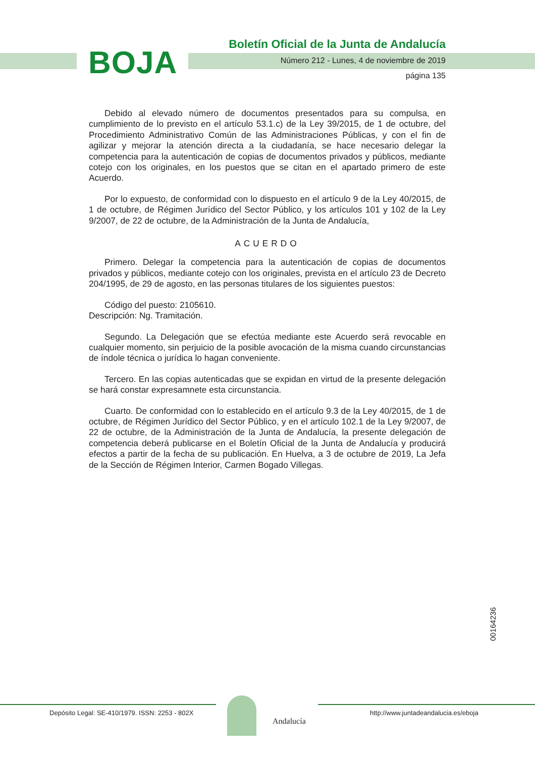BOJA
Boletín Oficial de la Junta de Andalucía
Número 212 - Lunes, 4 de noviembre de 2019
página 135
Debido al elevado número de documentos presentados para su compulsa, en cumplimiento de lo previsto en el artículo 53.1.c) de la Ley 39/2015, de 1 de octubre, del Procedimiento Administrativo Común de las Administraciones Públicas, y con el fin de agilizar y mejorar la atención directa a la ciudadanía, se hace necesario delegar la competencia para la autenticación de copias de documentos privados y públicos, mediante cotejo con los originales, en los puestos que se citan en el apartado primero de este Acuerdo.
Por lo expuesto, de conformidad con lo dispuesto en el artículo 9 de la Ley 40/2015, de 1 de octubre, de Régimen Jurídico del Sector Público, y los artículos 101 y 102 de la Ley 9/2007, de 22 de octubre, de la Administración de la Junta de Andalucía,
ACUERDO
Primero. Delegar la competencia para la autenticación de copias de documentos privados y públicos, mediante cotejo con los originales, prevista en el artículo 23 de Decreto 204/1995, de 29 de agosto, en las personas titulares de los siguientes puestos:
Código del puesto: 2105610.
Descripción: Ng. Tramitación.
Segundo. La Delegación que se efectúa mediante este Acuerdo será revocable en cualquier momento, sin perjuicio de la posible avocación de la misma cuando circunstancias de índole técnica o jurídica lo hagan conveniente.
Tercero. En las copias autenticadas que se expidan en virtud de la presente delegación se hará constar expresamnete esta circunstancia.
Cuarto. De conformidad con lo establecido en el artículo 9.3 de la Ley 40/2015, de 1 de octubre, de Régimen Jurídico del Sector Público, y en el artículo 102.1 de la Ley 9/2007, de 22 de octubre, de la Administración de la Junta de Andalucía, la presente delegación de competencia deberá publicarse en el Boletín Oficial de la Junta de Andalucía y producirá efectos a partir de la fecha de su publicación. En Huelva, a 3 de octubre de 2019, La Jefa de la Sección de Régimen Interior, Carmen Bogado Villegas.
00164236
Depósito Legal: SE-410/1979. ISSN: 2253 - 802X
Andalucía
http://www.juntadeandalucia.es/eboja